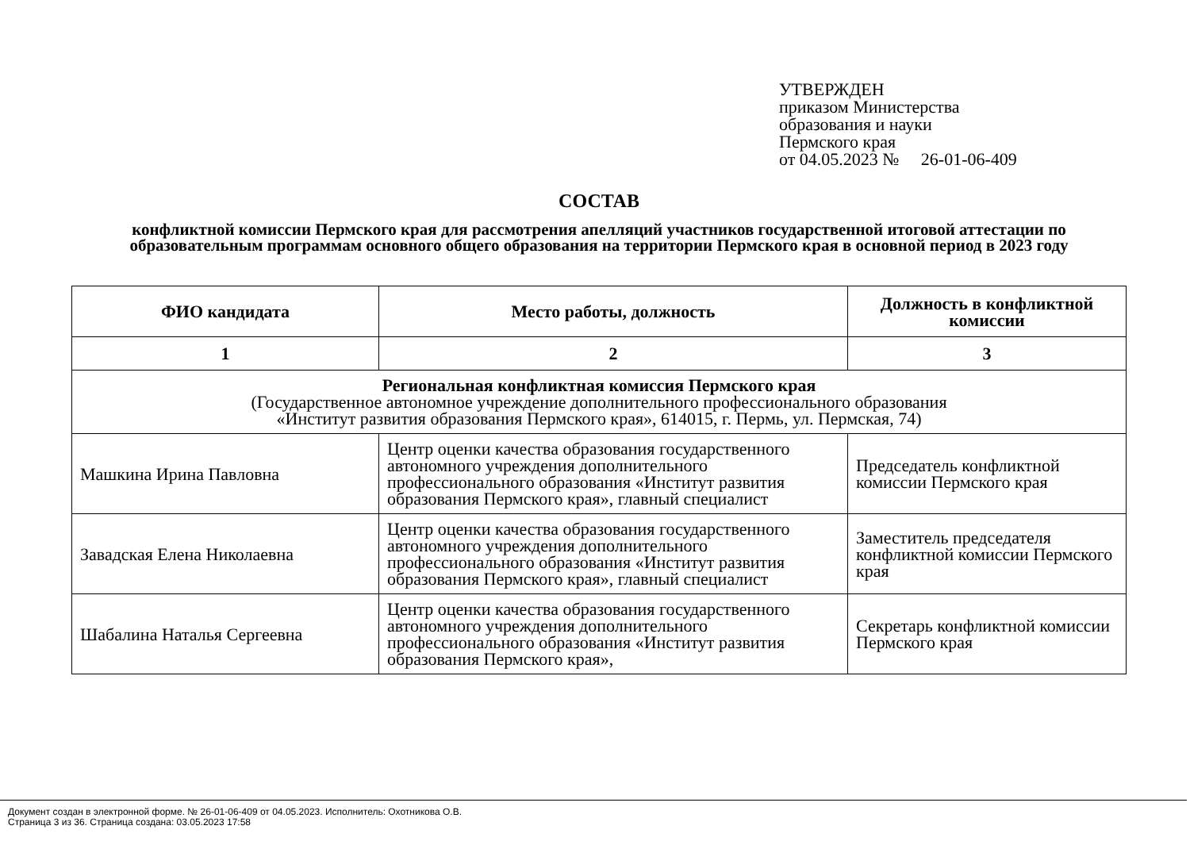УТВЕРЖДЕН
приказом Министерства
образования и науки
Пермского края
от 04.05.2023 № 26-01-06-409
СОСТАВ
конфликтной комиссии Пермского края для рассмотрения апелляций участников государственной итоговой аттестации по образовательным программам основного общего образования на территории Пермского края в основной период в 2023 году
| ФИО кандидата | Место работы, должность | Должность в конфликтной комиссии |
| --- | --- | --- |
| 1 | 2 | 3 |
| Региональная конфликтная комиссия Пермского края (Государственное автономное учреждение дополнительного профессионального образования «Институт развития образования Пермского края», 614015, г. Пермь, ул. Пермская, 74) | | |
| Машкина Ирина Павловна | Центр оценки качества образования государственного автономного учреждения дополнительного профессионального образования «Институт развития образования Пермского края», главный специалист | Председатель конфликтной комиссии Пермского края |
| Завадская Елена Николаевна | Центр оценки качества образования государственного автономного учреждения дополнительного профессионального образования «Институт развития образования Пермского края», главный специалист | Заместитель председателя конфликтной комиссии Пермского края |
| Шабалина Наталья Сергеевна | Центр оценки качества образования государственного автономного учреждения дополнительного профессионального образования «Институт развития образования Пермского края», | Секретарь конфликтной комиссии Пермского края |
Документ создан в электронной форме. № 26-01-06-409 от 04.05.2023. Исполнитель: Охотникова О.В.
Страница 3 из 36. Страница создана: 03.05.2023 17:58